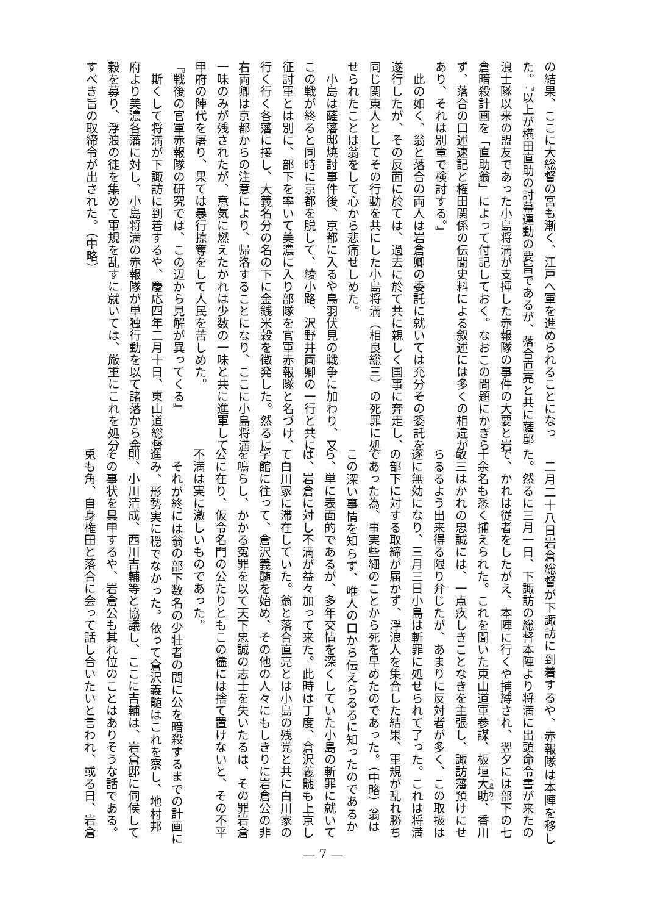の結果、ここに大総督の宮も漸く、江戸へ軍を進められることになっ
た。『以上が横田直助の討幕運動の要旨であるが、落合直亮と共に薩邸
浪士隊以来の盟友であった小島将満が支揮した赤報隊の事件の大要と岩
倉暗殺計画を「直助翁」によって付記しておく。なおこの問題にかぎら
ず、落合の口述速記と権田関係の伝聞史料による叙述には多くの相違が
あり、それは別章で検討する。』
此の如く、翁と落合の両人は岩倉卿の委託に就いては充分その委託を
遂行したが、その反面に於ては、過去に於て共に親しく国事に奔走し、
同じ関東人としてその行動を共にした小島将満（相良総三）の死罪に処
せられたことは翁をして心から悲痛せしめた。
小島は薩藩邸焼討事件後、京都に入るや鳥羽伏見の戦争に加わり、又
この戦が終ると同時に京都を脱して、綾小路、沢野井両卿の一行と共に
征討軍とは別に、部下を率いて美濃に入り部隊を官軍赤報隊と名づけ、
行く行く各藩に接し、大義名分の名の下に金銭米穀を徴発した。然るに
右両卿は京都からの注意により、帰洛することになり、ここに小島将満
一味のみが残されたが、意気に燃えたかれは少数の一味と共に進軍して
甲府の陣代を屠り、果ては暴行掠奪をして人民を苦しめた。
『戦後の官軍赤報隊の研究では、この辺から見解が異ってくる』
斯くして将満が下諏訪に到着するや、慶応四年二月十日、東山道総督
府より美濃各藩に対し、小島将満の赤報隊が単独行動を以て諸落から金
穀を募り、浮浪の徒を集めて軍規を乱すに就いては、厳重にこれを処分
すべき旨の取締令が出された。（中略）
二月二十八日岩倉総督が下諏訪に到着するや、赤報隊は本陣を移し
た。然るに三月一日、下諏訪の総督本陣より将満に出頭命令書が来たの
で、かれは従者をしたがえ、本陣に行くや捕縛され、翌夕には部下の七
十余名も悉く捕えられた。これを聞いた東山道軍参謀、板垣大助、香川
敬三はかれの忠誠には、一点疚しきことなきを主張し、諏訪藩預けにせ
らるるよう出来得る限り弁じたが、あまりに反対者が多く、この取扱は
遂に無効になり、三月三日小島は斬罪に処せられて了った。これは将満
の部下に対する取締が届かず、浮浪人を集合した結果、軍規が乱れ勝ち
であった為、事実些細のことから死を早めたのであった。（中略）翁は
この深い事情を知らず、唯人の口から伝えらるるに知ったのであるか
ら、単に表面的であるが、多年交情を深くしていた小島の斬罪に就いて
は、岩倉に対し不満が益々加って来た。此時は丁度、倉沢義髄も上京し
て白川家に滞在していた。翁と落合直亮とは小島の残党と共に白川家の
学館に往って、倉沢義髄を始め、その他の人々にもしきりに岩倉公の非
を鳴らし、かかる寃罪を以て天下忠誠の志士を失いたるは、その罪岩倉
公に在り、仮令名門の公たりともこの儘には捨て置けないと、その不平
不満は実に激しいものであった。
それが終には翁の部下数名の少壮者の間に公を暗殺するまでの計画に
進み、形勢実に穏でなかった。依って倉沢義髄はこれを察し、地村邦
則、小川清成、西川吉輔等と協議し、ここに吉輔は、岩倉邸に伺侯して
その事状を具申するや、岩倉公も其れ位のことはありそうな話である。
兎も角、自身権田と落合に会って話し合いたいと言われ、或る日、岩倉
— 7 —